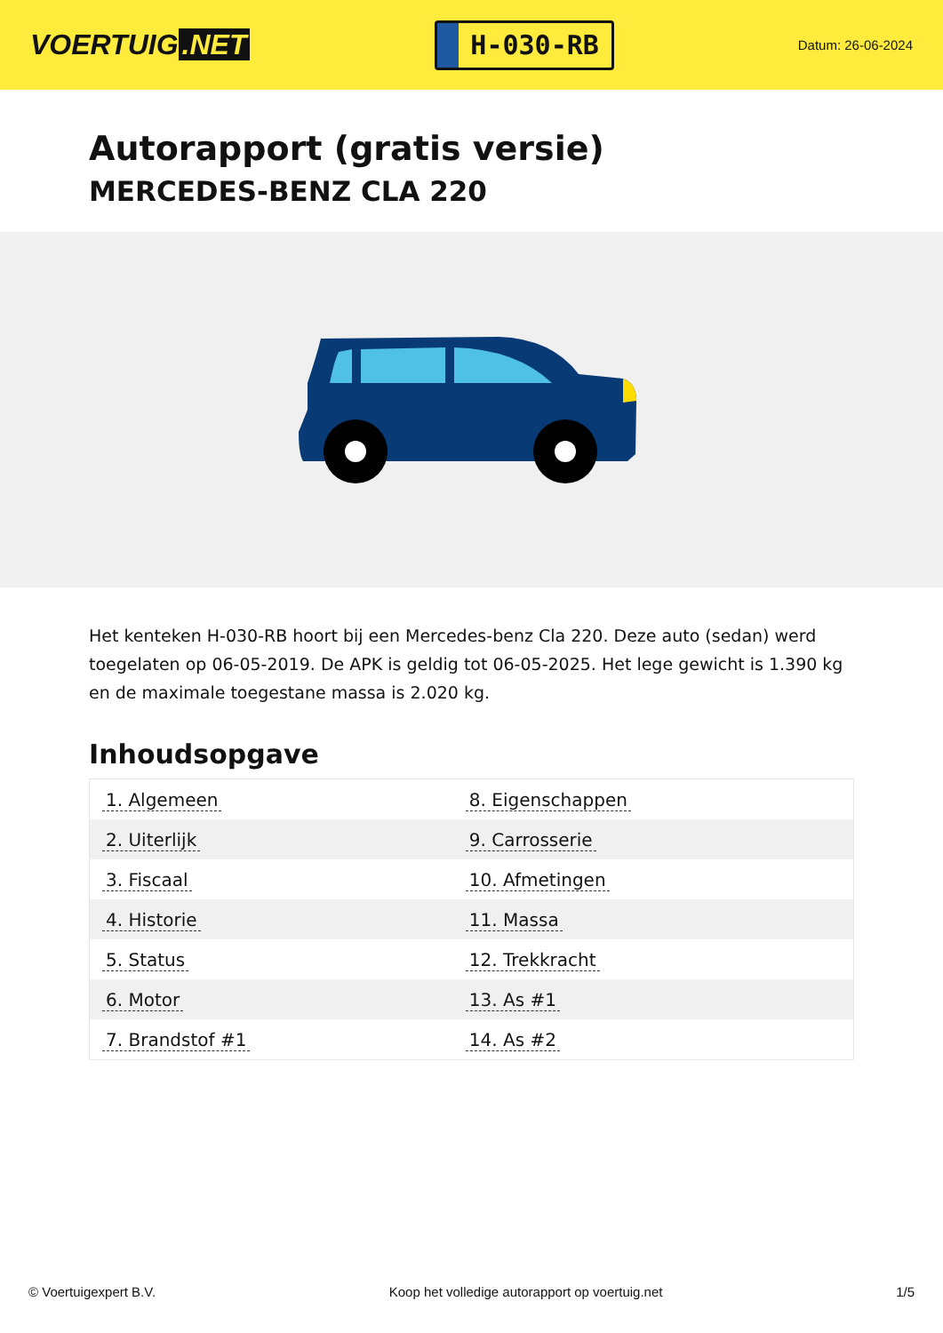VOERTUIG.NET
H-030-RB
Datum: 26-06-2024
Autorapport (gratis versie)
MERCEDES-BENZ CLA 220
Het kenteken H-030-RB hoort bij een Mercedes-benz Cla 220. Deze auto (sedan) werd toegelaten op 06-05-2019. De APK is geldig tot 06-05-2025. Het lege gewicht is 1.390 kg en de maximale toegestane massa is 2.020 kg.
Inhoudsopgave
| 1. Algemeen | 8. Eigenschappen |
| 2. Uiterlijk | 9. Carrosserie |
| 3. Fiscaal | 10. Afmetingen |
| 4. Historie | 11. Massa |
| 5. Status | 12. Trekkracht |
| 6. Motor | 13. As #1 |
| 7. Brandstof #1 | 14. As #2 |
© Voertuigexpert B.V. Koop het volledige autorapport op voertuig.net 1/5